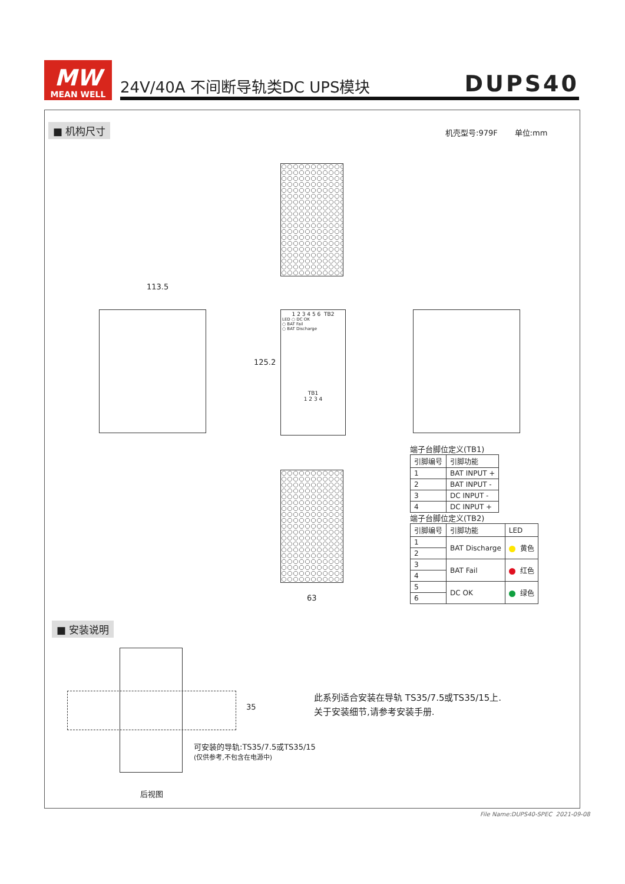MW
MEAN WELL
24V/40A 不间断导轨类DC UPS模块 DUPS40
■ 机构尺寸 机壳型号:979F 单位:mm
113.5
1 2 3 4 5 6 TB2
LED ○ DC OK
○ BAT Fail
○ BAT Discharge
TB1
1 2 3 4
125.2
63
端子台脚位定义(TB1)
| 引脚编号 | 引脚功能 |
| --- | --- |
| 1 | BAT INPUT + |
| 2 | BAT INPUT - |
| 3 | DC INPUT - |
| 4 | DC INPUT + |
端子台脚位定义(TB2)
| 引脚编号 | 引脚功能 | LED |
| --- | --- | --- |
| 1 | BAT Discharge | 黄色 |
| 2 | | |
| 3 | BAT Fail | 红色 |
| 4 | | |
| 5 | DC OK | 绿色 |
| 6 | | |
■ 安装说明
35
可安装的导轨:TS35/7.5或TS35/15
(仅供参考,不包含在电源中)
后视图
此系列适合安装在导轨 TS35/7.5或TS35/15上.
关于安装细节,请参考安装手册.
File Name:DUPS40-SPEC 2021-09-08